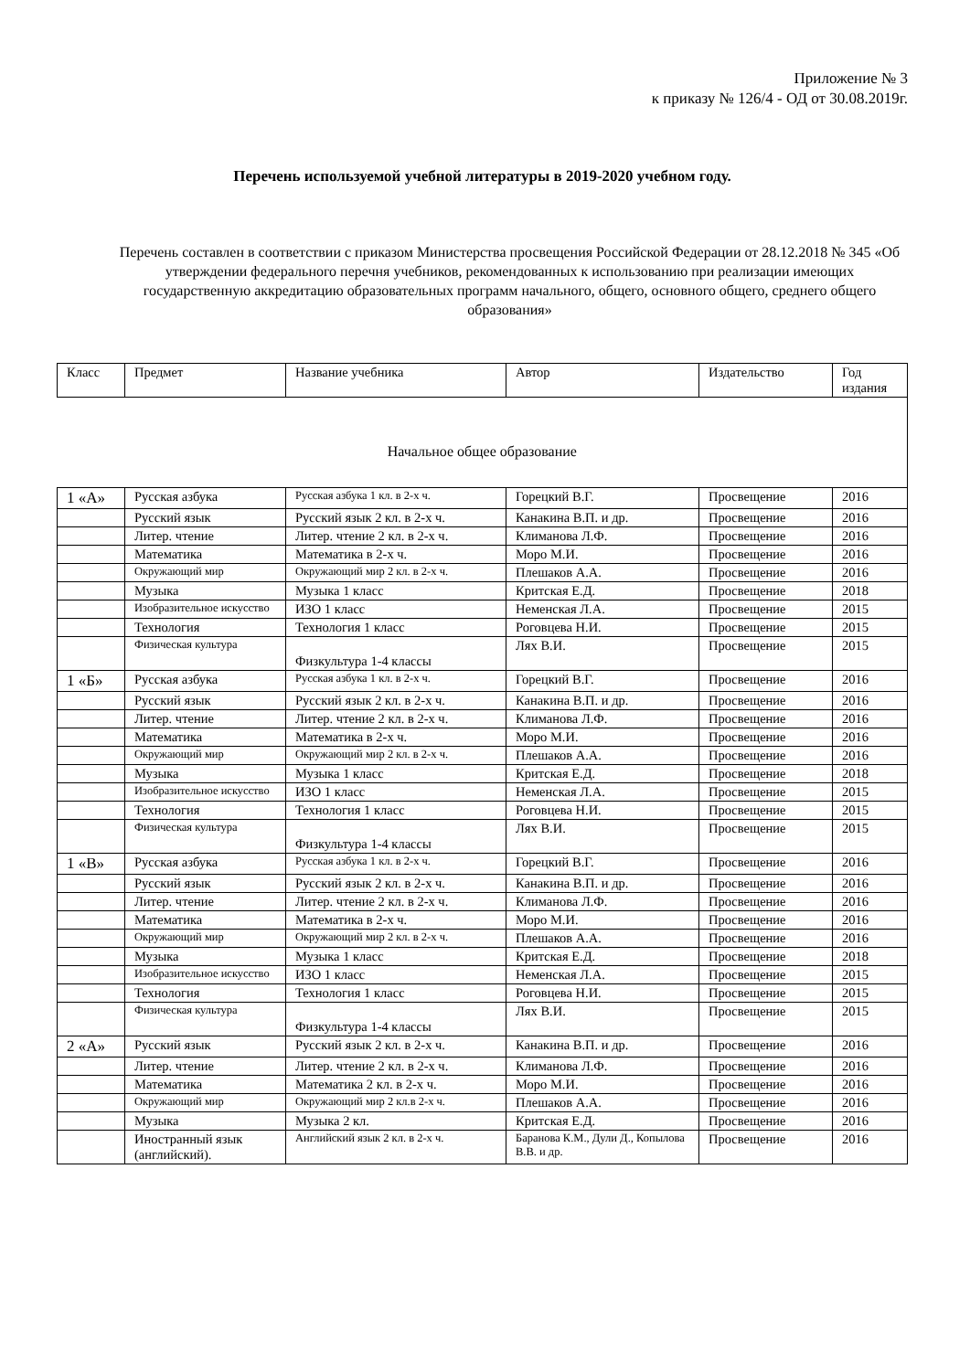Приложение № 3
к приказу № 126/4 - ОД от 30.08.2019г.
Перечень используемой учебной литературы в 2019-2020 учебном году.
Перечень составлен в соответствии с приказом Министерства просвещения Российской Федерации от 28.12.2018 № 345 «Об утверждении федерального перечня учебников, рекомендованных к использованию при реализации имеющих государственную аккредитацию образовательных программ начального, общего, основного общего, среднего общего образования»
| Класс | Предмет | Название учебника | Автор | Издательство | Год издания |
| --- | --- | --- | --- | --- | --- |
| Начальное общее образование | | | | | |
| 1 «А» | Русская азбука | Русская азбука 1 кл. в 2-х ч. | Горецкий В.Г. | Просвещение | 2016 |
| | Русский язык | Русский язык 2 кл. в 2-х ч. | Канакина В.П. и др. | Просвещение | 2016 |
| | Литер. чтение | Литер. чтение 2 кл. в 2-х ч. | Климанова Л.Ф. | Просвещение | 2016 |
| | Математика | Математика в 2-х ч. | Моро М.И. | Просвещение | 2016 |
| | Окружающий мир | Окружающий мир 2 кл. в 2-х ч. | Плешаков А.А. | Просвещение | 2016 |
| | Музыка | Музыка 1 класс | Критская Е.Д. | Просвещение | 2018 |
| | Изобразительное искусство | ИЗО 1 класс | Неменская Л.А. | Просвещение | 2015 |
| | Технология | Технология 1 класс | Роговцева Н.И. | Просвещение | 2015 |
| | Физическая культура | Физкультура 1-4 классы | Лях В.И. | Просвещение | 2015 |
| 1 «Б» | Русская азбука | Русская азбука 1 кл. в 2-х ч. | Горецкий В.Г. | Просвещение | 2016 |
| | Русский язык | Русский язык 2 кл. в 2-х ч. | Канакина В.П. и др. | Просвещение | 2016 |
| | Литер. чтение | Литер. чтение 2 кл. в 2-х ч. | Климанова Л.Ф. | Просвещение | 2016 |
| | Математика | Математика в 2-х ч. | Моро М.И. | Просвещение | 2016 |
| | Окружающий мир | Окружающий мир 2 кл. в 2-х ч. | Плешаков А.А. | Просвещение | 2016 |
| | Музыка | Музыка 1 класс | Критская Е.Д. | Просвещение | 2018 |
| | Изобразительное искусство | ИЗО 1 класс | Неменская Л.А. | Просвещение | 2015 |
| | Технология | Технология 1 класс | Роговцева Н.И. | Просвещение | 2015 |
| | Физическая культура | Физкультура 1-4 классы | Лях В.И. | Просвещение | 2015 |
| 1 «В» | Русская азбука | Русская азбука 1 кл. в 2-х ч. | Горецкий В.Г. | Просвещение | 2016 |
| | Русский язык | Русский язык 2 кл. в 2-х ч. | Канакина В.П. и др. | Просвещение | 2016 |
| | Литер. чтение | Литер. чтение 2 кл. в 2-х ч. | Климанова Л.Ф. | Просвещение | 2016 |
| | Математика | Математика в 2-х ч. | Моро М.И. | Просвещение | 2016 |
| | Окружающий мир | Окружающий мир 2 кл. в 2-х ч. | Плешаков А.А. | Просвещение | 2016 |
| | Музыка | Музыка 1 класс | Критская Е.Д. | Просвещение | 2018 |
| | Изобразительное искусство | ИЗО 1 класс | Неменская Л.А. | Просвещение | 2015 |
| | Технология | Технология 1 класс | Роговцева Н.И. | Просвещение | 2015 |
| | Физическая культура | Физкультура 1-4 классы | Лях В.И. | Просвещение | 2015 |
| 2 «А» | Русский язык | Русский язык 2 кл. в 2-х ч. | Канакина В.П. и др. | Просвещение | 2016 |
| | Литер. чтение | Литер. чтение 2 кл. в 2-х ч. | Климанова Л.Ф. | Просвещение | 2016 |
| | Математика | Математика 2 кл. в 2-х ч. | Моро М.И. | Просвещение | 2016 |
| | Окружающий мир | Окружающий мир 2 кл.в 2-х ч. | Плешаков А.А. | Просвещение | 2016 |
| | Музыка | Музыка 2 кл. | Критская Е.Д. | Просвещение | 2016 |
| | Иностранный язык (английский). | Английский язык 2 кл. в 2-х ч. | Баранова К.М., Дули Д., Копылова В.В. и др. | Просвещение | 2016 |